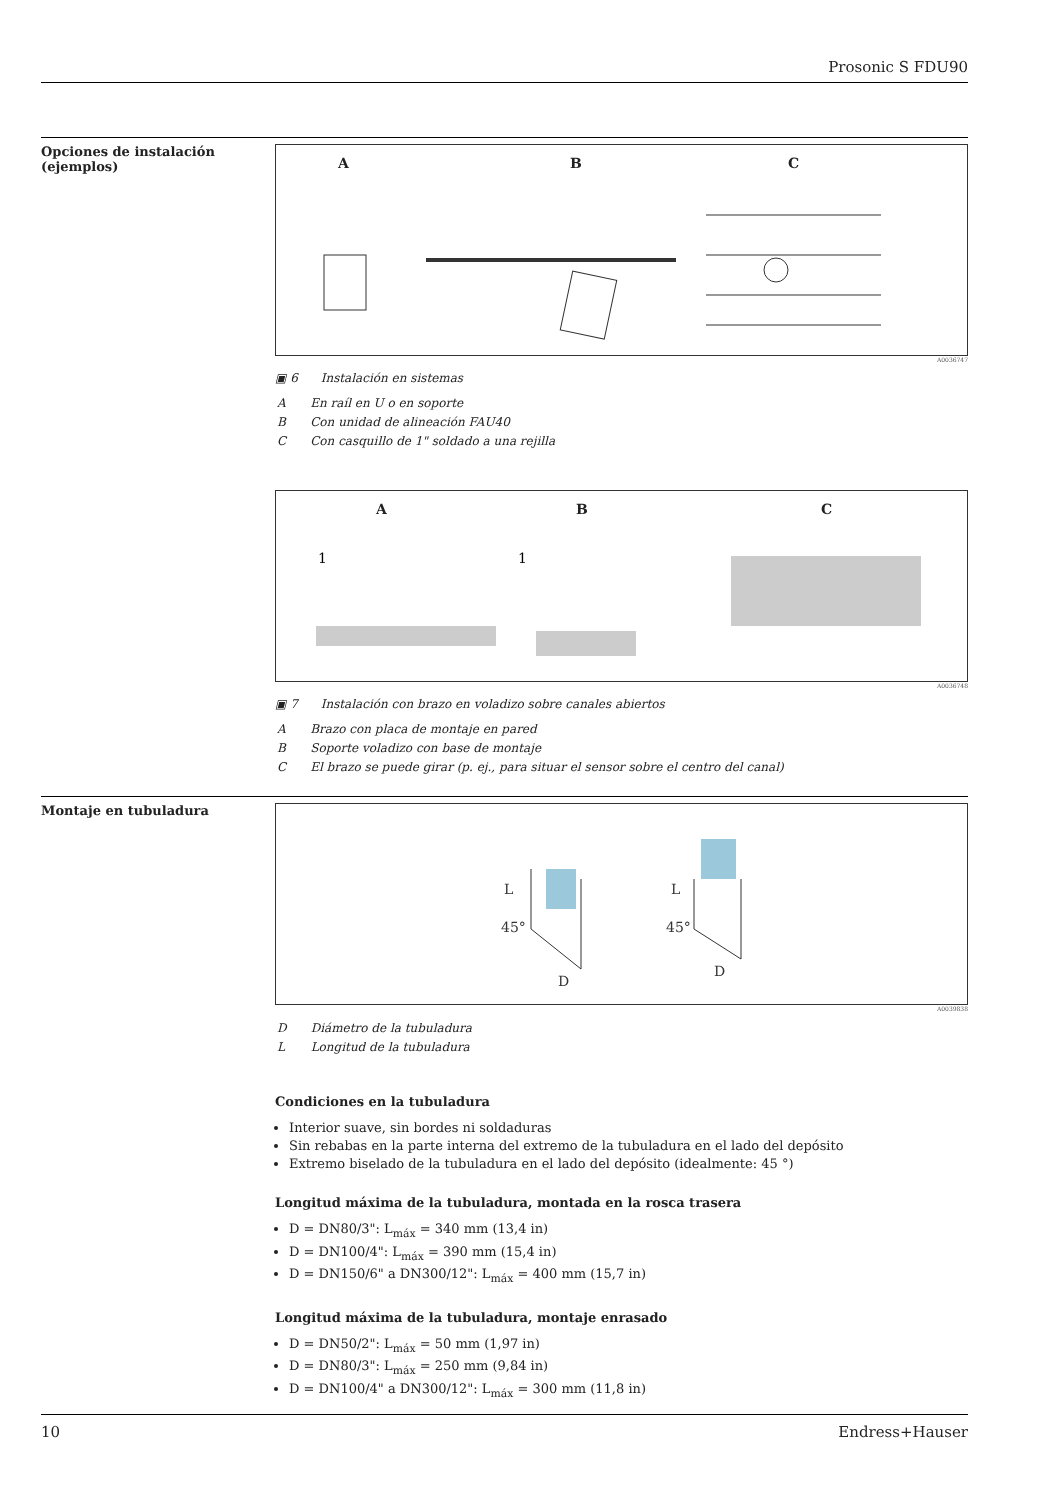Prosonic S FDU90
Opciones de instalación (ejemplos)
A B C
A0036747
▣ 6 Instalación en sistemas
| A | En raíl en U o en soporte |
| B | Con unidad de alineación FAU40 |
| C | Con casquillo de 1" soldado a una rejilla |
A B C
1
1
A0036748
▣ 7 Instalación con brazo en voladizo sobre canales abiertos
| A | Brazo con placa de montaje en pared |
| B | Soporte voladizo con base de montaje |
| C | El brazo se puede girar (p. ej., para situar el sensor sobre el centro del canal) |
Montaje en tubuladura
L
45°
D
L
45°
D
A0039838
| D | Diámetro de la tubuladura |
| L | Longitud de la tubuladura |
Condiciones en la tubuladura
Interior suave, sin bordes ni soldaduras
Sin rebabas en la parte interna del extremo de la tubuladura en el lado del depósito
Extremo biselado de la tubuladura en el lado del depósito (idealmente: 45 °)
Longitud máxima de la tubuladura, montada en la rosca trasera
D = DN80/3": L<sub>máx</sub> = 340 mm (13,4 in)
D = DN100/4": L<sub>máx</sub> = 390 mm (15,4 in)
D = DN150/6" a DN300/12": L<sub>máx</sub> = 400 mm (15,7 in)
Longitud máxima de la tubuladura, montaje enrasado
D = DN50/2": L<sub>máx</sub> = 50 mm (1,97 in)
D = DN80/3": L<sub>máx</sub> = 250 mm (9,84 in)
D = DN100/4" a DN300/12": L<sub>máx</sub> = 300 mm (11,8 in)
10 Endress+Hauser